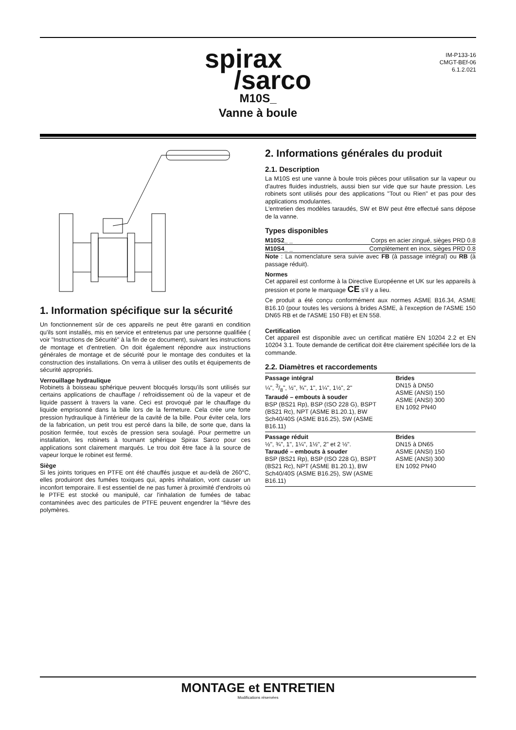spirax
/sarco
IM-P133-16
CMGT-BEf-06
6.1.2.021
M10S_
Vanne à boule
1. Information spécifique sur la sécurité
Un fonctionnement sûr de ces appareils ne peut être garanti en condition qu'ils sont installés, mis en service et entretenus par une personne qualifiée ( voir "Instructions de Sécurité" à la fin de ce document), suivant les instructions de montage et d'entretien. On doit également répondre aux instructions générales de montage et de sécurité pour le montage des conduites et la construction des installations. On verra à utiliser des outils et équipements de sécurité appropriés.
Verrouillage hydraulique
Robinets à boisseau sphérique peuvent blocqués lorsqu'ils sont utilisés sur certains applications de chauffage / refroidissement où de la vapeur et de liquide passent à travers la vane. Ceci est provoqué par le chauffage du liquide emprisonné dans la bille lors de la fermeture. Cela crée une forte pression hydraulique à l'intérieur de la cavité de la bille. Pour éviter cela, lors de la fabrication, un petit trou est percé dans la bille, de sorte que, dans la position fermée, tout excès de pression sera soulagé. Pour permettre un installation, les robinets à tournant sphérique Spirax Sarco pour ces applications sont clairement marqués. Le trou doit être face à la source de vapeur lorque le robinet est fermé.
Siège
Si les joints toriques en PTFE ont été chauffés jusque et au-delà de 260°C, elles produiront des fumées toxiques qui, après inhalation, vont causer un inconfort temporaire. Il est essentiel de ne pas fumer à proximité d'endroits où le PTFE est stocké ou manipulé, car l'inhalation de fumées de tabac contaminées avec des particules de PTFE peuvent engendrer la “fièvre des polymères.
2. Informations générales du produit
2.1. Description
La M10S est une vanne à boule trois pièces pour utilisation sur la vapeur ou d'autres fluides industriels, aussi bien sur vide que sur haute pression. Les robinets sont utilisés pour des applications "Tout ou Rien" et pas pour des applications modulantes.
L'entretien des modèles taraudés, SW et BW peut être effectué sans dépose de la vanne.
Types disponibles
| M10S2_ _ | Corps en acier zingué, sièges PRD 0.8 |
| M10S4_ _ | Complètement en inox, sièges PRD 0.8 |
Note : La nomenclature sera suivie avec FB (à passage intégral) ou RB (à passage réduit).
Normes
Cet appareil est conforme à la Directive Européenne et UK sur les appareils à pression et porte le marquage CE s'il y a lieu.
Ce produit a été conçu conformément aux normes ASME B16.34, ASME B16.10 (pour toutes les versions à brides ASME, à l'exception de l'ASME 150 DN65 RB et de l'ASME 150 FB) et EN 558.
Certification
Cet appareil est disponible avec un certificat matière EN 10204 2.2 et EN 10204 3.1. Toute demande de certificat doit être clairement spécifiée lors de la commande.
2.2. Diamètres et raccordements
| Passage intégral ¼", 3/8", ½", ¾", 1", 1¼", 1½", 2" Taraudé – embouts à souder BSP (BS21 Rp), BSP (ISO 228 G), BSPT (BS21 Rc), NPT (ASME B1.20.1), BW Sch40/40S (ASME B16.25), SW (ASME B16.11) | Brides DN15 à DN50 ASME (ANSI) 150 ASME (ANSI) 300 EN 1092 PN40 |
| Passage réduit ½", ¾", 1", 1¼", 1½", 2" et 2 ½". Taraudé – embouts à souder BSP (BS21 Rp), BSP (ISO 228 G), BSPT (BS21 Rc), NPT (ASME B1.20.1), BW Sch40/40S (ASME B16.25), SW (ASME B16.11) | Brides DN15 à DN65 ASME (ANSI) 150 ASME (ANSI) 300 EN 1092 PN40 |
MONTAGE et ENTRETIEN
Modifications réservées